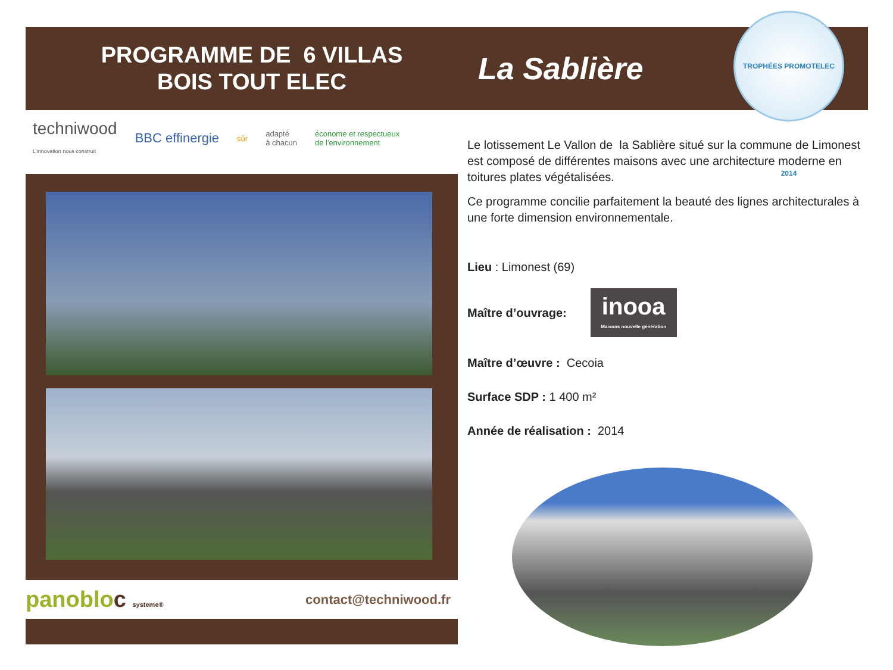PROGRAMME DE 6 VILLAS
BOIS TOUT ELEC
La Sablière
TROPHÉES PROMOTELEC 2014
techniwood
L'innovation nous construit BBC effinergie sûr adapté
à chacun économe et respectueux
de l'environnement
panobloc systeme® contact@techniwood.fr
Le lotissement Le Vallon de la Sablière situé sur la commune de Limonest est composé de différentes maisons avec une architecture moderne en toitures plates végétalisées.
Ce programme concilie parfaitement la beauté des lignes architecturales à une forte dimension environnementale.
Lieu : Limonest (69)
Maître d’ouvrage: inooa
Maisons nouvelle génération
Maître d’œuvre : Cecoia
Surface SDP : 1 400 m²
Année de réalisation : 2014